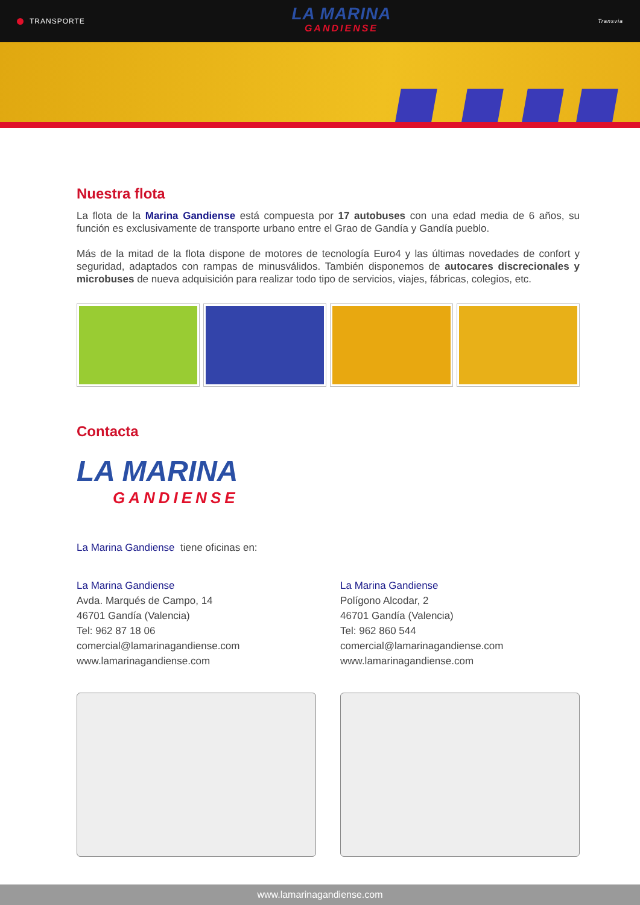TRANSPORTE
LA MARINA
GANDIENSE
Transvia
Nuestra flota
La flota de la Marina Gandiense está compuesta por 17 autobuses con una edad media de 6 años, su función es exclusivamente de transporte urbano entre el Grao de Gandía y Gandía pueblo.
Más de la mitad de la flota dispone de motores de tecnología Euro4 y las últimas novedades de confort y seguridad, adaptados con rampas de minusválidos. También disponemos de autocares discrecionales y microbuses de nueva adquisición para realizar todo tipo de servicios, viajes, fábricas, colegios, etc.
Contacta
LA MARINA
GANDIENSE
La Marina Gandiense tiene oficinas en:
La Marina Gandiense
Avda. Marqués de Campo, 14
46701 Gandía (Valencia)
Tel: 962 87 18 06
comercial@lamarinagandiense.com
www.lamarinagandiense.com
La Marina Gandiense
Polígono Alcodar, 2
46701 Gandía (Valencia)
Tel: 962 860 544
comercial@lamarinagandiense.com
www.lamarinagandiense.com
www.lamarinagandiense.com